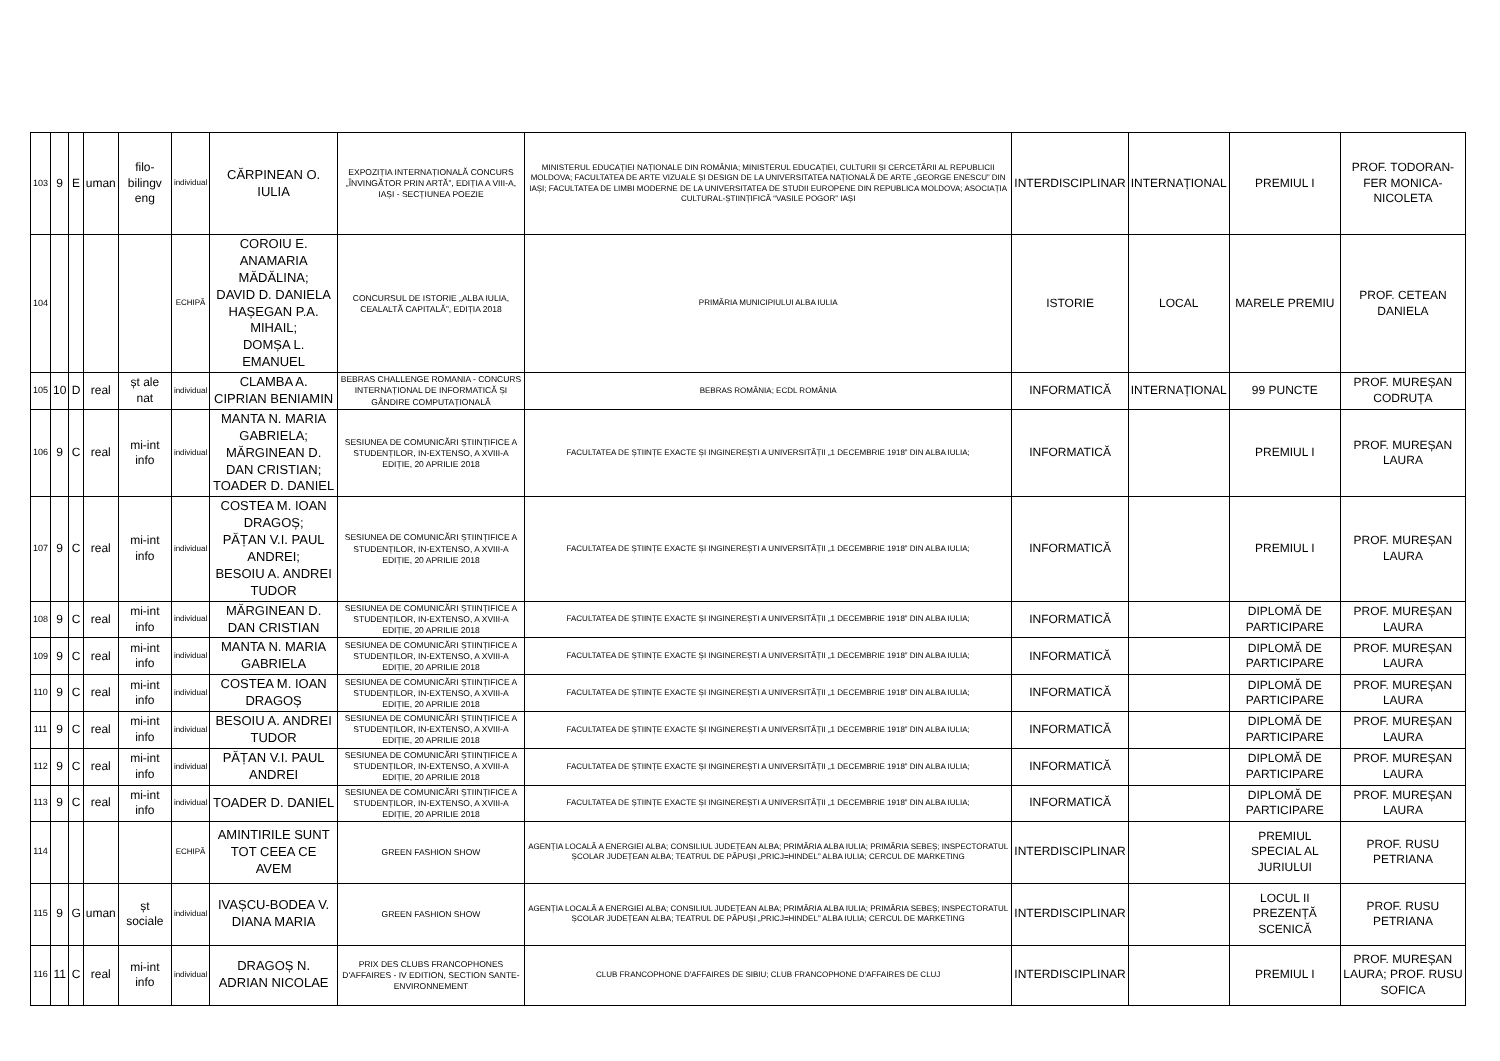| 103 | 9 | E | uman | filo-bilingv eng | individual | CĂRPINEAN O. IULIA | EXPOZIȚIA INTERNAȚIONALĂ CONCURS „ÎNVINGĂTOR PRIN ARTĂ”, EDIȚIA A VIII-A, IAȘI - SECȚIUNEA POEZIE | MINISTERUL EDUCAȚIEI NAȚIONALE DIN ROMÂNIA; MINISTERUL EDUCAȚIEI, CULTURII ȘI CERCETĂRII AL REPUBLICII MOLDOVA; FACULTATEA DE ARTE VIZUALE ȘI DESIGN DE LA UNIVERSITATEA NAȚIONALĂ DE ARTE „GEORGE ENESCU” DIN IAȘI; FACULTATEA DE LIMBI MODERNE DE LA UNIVERSITATEA DE STUDII EUROPENE DIN REPUBLICA MOLDOVA; ASOCIAȚIA CULTURAL-ȘTIINȚIFICĂ “VASILE POGOR” IAȘI | INTERDISCIPLINAR | INTERNAȚIONAL | PREMIUL I | PROF. TODORAN-FER MONICA-NICOLETA |
| 104 | | | | | ECHIPĂ | COROIU E. ANAMARIA MĂDĂLINA; DAVID D. DANIELA HAȘEGAN P.A. MIHAIL; DOMȘA L. EMANUEL | CONCURSUL DE ISTORIE „ALBA IULIA, CEALALTĂ CAPITALĂ”, EDIȚIA 2018 | PRIMĂRIA MUNICIPIULUI ALBA IULIA | ISTORIE | LOCAL | MARELE PREMIU | PROF. CETEAN DANIELA |
| 105 | 10 | D | real | șt ale nat | individual | CLAMBA A. CIPRIAN BENIAMIN | BEBRAS CHALLENGE ROMANIA - CONCURS INTERNAȚIONAL DE INFORMATICĂ ȘI GÂNDIRE COMPUTAȚIONALĂ | BEBRAS ROMÂNIA; ECDL ROMÂNIA | INFORMATICĂ | INTERNAȚIONAL | 99 PUNCTE | PROF. MUREȘAN CODRUȚA |
| 106 | 9 | C | real | mi-int info | individual | MANTA N. MARIA GABRIELA; MĂRGINEAN D. DAN CRISTIAN; TOADER D. DANIEL | SESIUNEA DE COMUNICĂRI ȘTIINȚIFICE A STUDENȚILOR, IN-EXTENSO, A XVIII-A EDIȚIE, 20 APRILIE 2018 | FACULTATEA DE ȘTIINȚE EXACTE ȘI INGINEREȘTI A UNIVERSITĂȚII „1 DECEMBRIE 1918” DIN ALBA IULIA; | INFORMATICĂ | | PREMIUL I | PROF. MUREȘAN LAURA |
| 107 | 9 | C | real | mi-int info | individual | COSTEA M. IOAN DRAGOȘ; PĂȚAN V.I. PAUL ANDREI; BESOIU A. ANDREI TUDOR | SESIUNEA DE COMUNICĂRI ȘTIINȚIFICE A STUDENȚILOR, IN-EXTENSO, A XVIII-A EDIȚIE, 20 APRILIE 2018 | FACULTATEA DE ȘTIINȚE EXACTE ȘI INGINEREȘTI A UNIVERSITĂȚII „1 DECEMBRIE 1918” DIN ALBA IULIA; | INFORMATICĂ | | PREMIUL I | PROF. MUREȘAN LAURA |
| 108 | 9 | C | real | mi-int info | individual | MĂRGINEAN D. DAN CRISTIAN | SESIUNEA DE COMUNICĂRI ȘTIINȚIFICE A STUDENȚILOR, IN-EXTENSO, A XVIII-A EDIȚIE, 20 APRILIE 2018 | FACULTATEA DE ȘTIINȚE EXACTE ȘI INGINEREȘTI A UNIVERSITĂȚII „1 DECEMBRIE 1918” DIN ALBA IULIA; | INFORMATICĂ | | DIPLOMĂ DE PARTICIPARE | PROF. MUREȘAN LAURA |
| 109 | 9 | C | real | mi-int info | individual | MANTA N. MARIA GABRIELA | SESIUNEA DE COMUNICĂRI ȘTIINȚIFICE A STUDENȚILOR, IN-EXTENSO, A XVIII-A EDIȚIE, 20 APRILIE 2018 | FACULTATEA DE ȘTIINȚE EXACTE ȘI INGINEREȘTI A UNIVERSITĂȚII „1 DECEMBRIE 1918” DIN ALBA IULIA; | INFORMATICĂ | | DIPLOMĂ DE PARTICIPARE | PROF. MUREȘAN LAURA |
| 110 | 9 | C | real | mi-int info | individual | COSTEA M. IOAN DRAGOȘ | SESIUNEA DE COMUNICĂRI ȘTIINȚIFICE A STUDENȚILOR, IN-EXTENSO, A XVIII-A EDIȚIE, 20 APRILIE 2018 | FACULTATEA DE ȘTIINȚE EXACTE ȘI INGINEREȘTI A UNIVERSITĂȚII „1 DECEMBRIE 1918” DIN ALBA IULIA; | INFORMATICĂ | | DIPLOMĂ DE PARTICIPARE | PROF. MUREȘAN LAURA |
| 111 | 9 | C | real | mi-int info | individual | BESOIU A. ANDREI TUDOR | SESIUNEA DE COMUNICĂRI ȘTIINȚIFICE A STUDENȚILOR, IN-EXTENSO, A XVIII-A EDIȚIE, 20 APRILIE 2018 | FACULTATEA DE ȘTIINȚE EXACTE ȘI INGINEREȘTI A UNIVERSITĂȚII „1 DECEMBRIE 1918” DIN ALBA IULIA; | INFORMATICĂ | | DIPLOMĂ DE PARTICIPARE | PROF. MUREȘAN LAURA |
| 112 | 9 | C | real | mi-int info | individual | PĂȚAN V.I. PAUL ANDREI | SESIUNEA DE COMUNICĂRI ȘTIINȚIFICE A STUDENȚILOR, IN-EXTENSO, A XVIII-A EDIȚIE, 20 APRILIE 2018 | FACULTATEA DE ȘTIINȚE EXACTE ȘI INGINEREȘTI A UNIVERSITĂȚII „1 DECEMBRIE 1918” DIN ALBA IULIA; | INFORMATICĂ | | DIPLOMĂ DE PARTICIPARE | PROF. MUREȘAN LAURA |
| 113 | 9 | C | real | mi-int info | individual | TOADER D. DANIEL | SESIUNEA DE COMUNICĂRI ȘTIINȚIFICE A STUDENȚILOR, IN-EXTENSO, A XVIII-A EDIȚIE, 20 APRILIE 2018 | FACULTATEA DE ȘTIINȚE EXACTE ȘI INGINEREȘTI A UNIVERSITĂȚII „1 DECEMBRIE 1918” DIN ALBA IULIA; | INFORMATICĂ | | DIPLOMĂ DE PARTICIPARE | PROF. MUREȘAN LAURA |
| 114 | | | | | ECHIPĂ | AMINTIRILE SUNT TOT CEEA CE AVEM | GREEN FASHION SHOW | AGENȚIA LOCALĂ A ENERGIEI ALBA; CONSILIUL JUDEȚEAN ALBA; PRIMĂRIA ALBA IULIA; PRIMĂRIA SEBEȘ; INSPECTORATUL ȘCOLAR JUDEȚEAN ALBA; TEATRUL DE PĂPUȘI „PRICJ=HINDEL” ALBA IULIA; CERCUL DE MARKETING | INTERDISCIPLINAR | | PREMIUL SPECIAL AL JURIULUI | PROF. RUSU PETRIANA |
| 115 | 9 | G | uman | șt sociale | individual | IVAȘCU-BODEA V. DIANA MARIA | GREEN FASHION SHOW | AGENȚIA LOCALĂ A ENERGIEI ALBA; CONSILIUL JUDEȚEAN ALBA; PRIMĂRIA ALBA IULIA; PRIMĂRIA SEBEȘ; INSPECTORATUL ȘCOLAR JUDEȚEAN ALBA; TEATRUL DE PĂPUȘI „PRICJ=HINDEL” ALBA IULIA; CERCUL DE MARKETING | INTERDISCIPLINAR | | LOCUL II PREZENȚĂ SCENICĂ | PROF. RUSU PETRIANA |
| 116 | 11 | C | real | mi-int info | individual | DRAGOȘ N. ADRIAN NICOLAE | PRIX DES CLUBS FRANCOPHONES D'AFFAIRES - IV EDITION, SECTION SANTE-ENVIRONNEMENT | CLUB FRANCOPHONE D'AFFAIRES DE SIBIU; CLUB FRANCOPHONE D'AFFAIRES DE CLUJ | INTERDISCIPLINAR | | PREMIUL I | PROF. MUREȘAN LAURA; PROF. RUSU SOFICA |